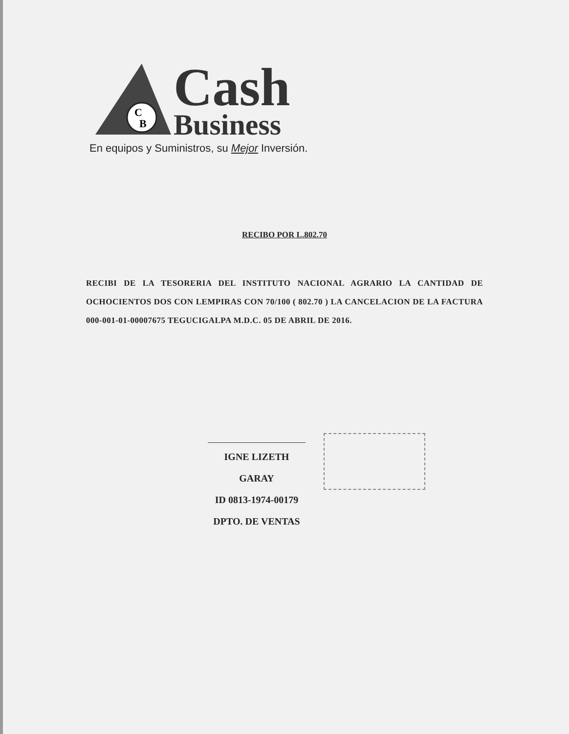C
B
Cash
Business
En equipos y Suministros, su Mejor Inversión.
RECIBO POR L.802.70
RECIBI DE LA TESORERIA DEL INSTITUTO NACIONAL AGRARIO LA CANTIDAD DE OCHOCIENTOS DOS CON LEMPIRAS CON 70/100 ( 802.70 ) LA CANCELACION DE LA FACTURA 000-001-01-00007675 TEGUCIGALPA M.D.C. 05 DE ABRIL DE 2016.
IGNE LIZETH GARAY
ID 0813-1974-00179
DPTO. DE VENTAS